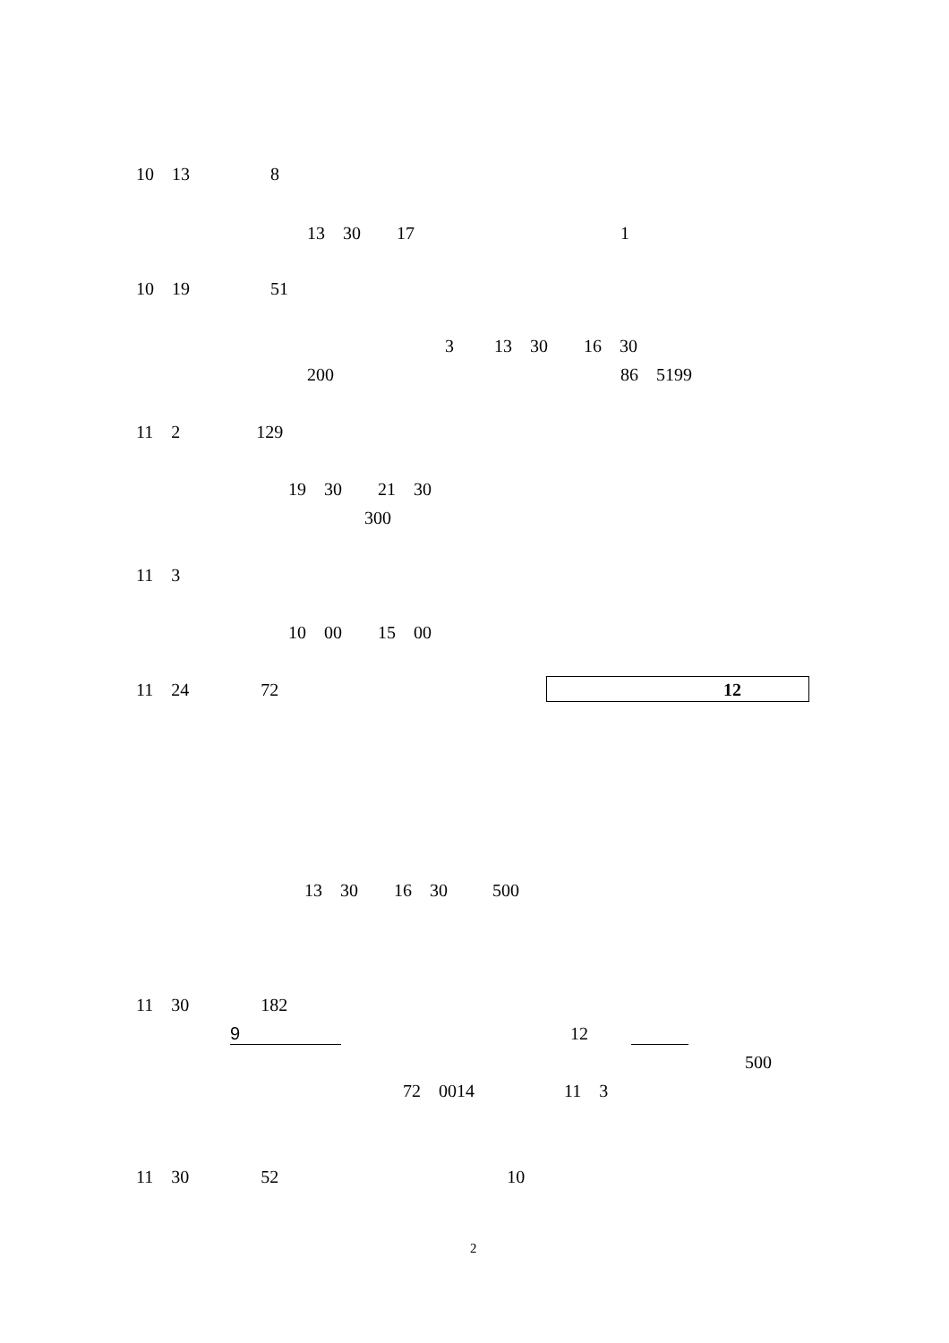10 13 8
13 30 17 1
10 19 51
3 13 30 16 30
200 86 5199
11 2 129
19 30 21 30
300
11 3
10 00 15 00
11 24 72
12
13 30 16 30 500
11 30 182
9
12
500
72 0014 11 3
11 30 52 10
2